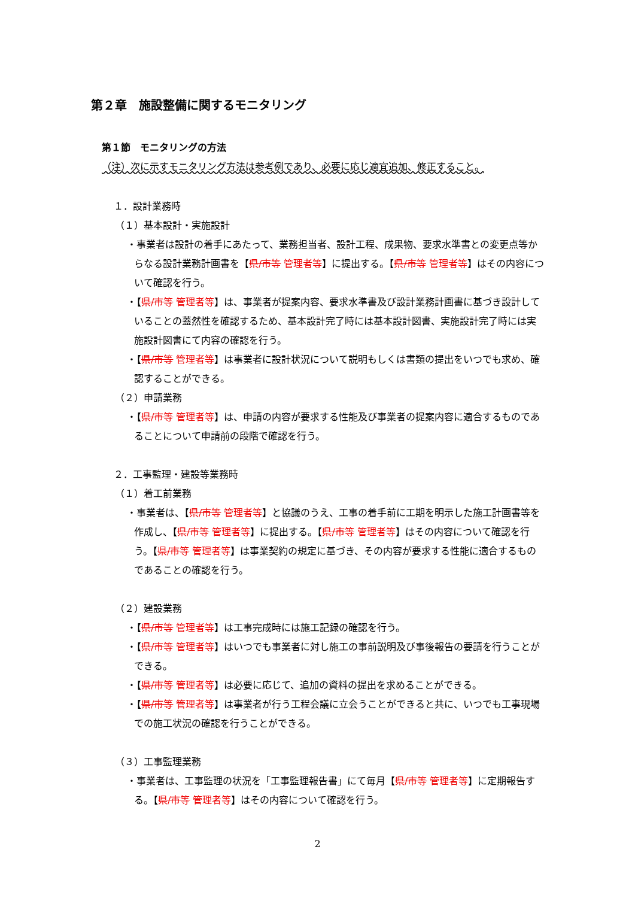第２章　施設整備に関するモニタリング
第１節　モニタリングの方法
（注）次に示すモニタリング方法は参考例であり、必要に応じ適宜追加、修正すること。
１．設計業務時
（１）基本設計・実施設計
・事業者は設計の着手にあたって、業務担当者、設計工程、成果物、要求水準書との変更点等からなる設計業務計画書を【県/市等 管理者等】に提出する。【県/市等 管理者等】はその内容について確認を行う。
・【県/市等 管理者等】は、事業者が提案内容、要求水準書及び設計業務計画書に基づき設計していることの蓋然性を確認するため、基本設計完了時には基本設計図書、実施設計完了時には実施設計図書にて内容の確認を行う。
・【県/市等 管理者等】は事業者に設計状況について説明もしくは書類の提出をいつでも求め、確認することができる。
（２）申請業務
・【県/市等 管理者等】は、申請の内容が要求する性能及び事業者の提案内容に適合するものであることについて申請前の段階で確認を行う。
２．工事監理・建設等業務時
（１）着工前業務
・事業者は、【県/市等 管理者等】と協議のうえ、工事の着手前に工期を明示した施工計画書等を作成し、【県/市等 管理者等】に提出する。【県/市等 管理者等】はその内容について確認を行う。【県/市等 管理者等】は事業契約の規定に基づき、その内容が要求する性能に適合するものであることの確認を行う。
（２）建設業務
・【県/市等 管理者等】は工事完成時には施工記録の確認を行う。
・【県/市等 管理者等】はいつでも事業者に対し施工の事前説明及び事後報告の要請を行うことができる。
・【県/市等 管理者等】は必要に応じて、追加の資料の提出を求めることができる。
・【県/市等 管理者等】は事業者が行う工程会議に立会うことができると共に、いつでも工事現場での施工状況の確認を行うことができる。
（３）工事監理業務
・事業者は、工事監理の状況を「工事監理報告書」にて毎月【県/市等 管理者等】に定期報告する。【県/市等 管理者等】はその内容について確認を行う。
2